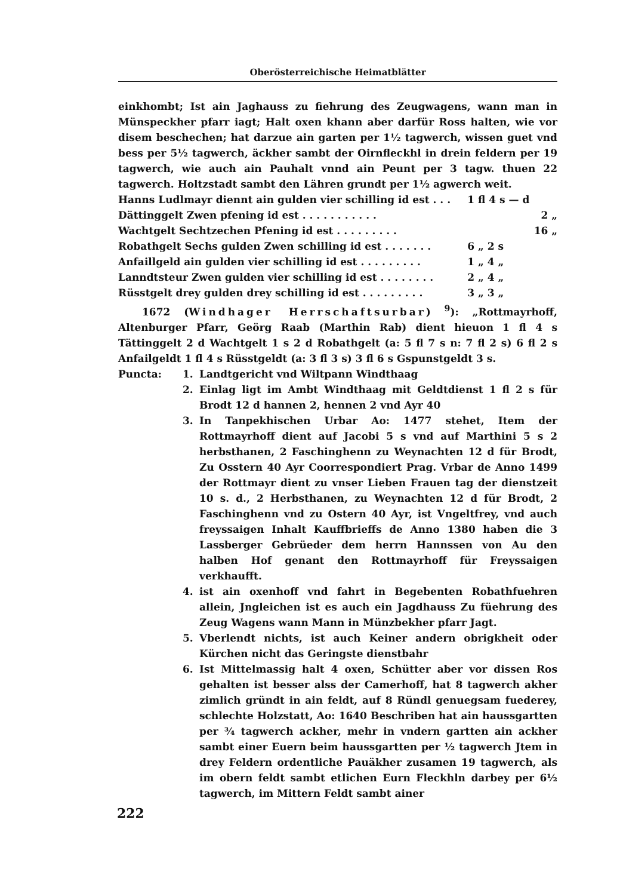Oberösterreichische Heimatblätter
einkhombt; Ist ain Jaghauss zu fiehrung des Zeugwagens, wann man in Münspeckher pfarr iagt; Halt oxen khann aber darfür Ross halten, wie vor disem beschechen; hat darzue ain garten per 1½ tagwerch, wissen guet vnd bess per 5½ tagwerch, äckher sambt der Oirnfleckhl in drein feldern per 19 tagwerch, wie auch ain Pauhalt vnnd ain Peunt per 3 tagw. thuen 22 tagwerch. Holtzstadt sambt den Lähren grundt per 1½ agwerch weit.
| Hanns Ludlmayr diennt ain gulden vier schilling id est . . . | 1 fl 4 s — d | |
| Dättinggelt Zwen pfening id est . . . . . . . . . . . | | 2 „ |
| Wachtgelt Sechtzechen Pfening id est . . . . . . . . . | | 16 „ |
| Robathgelt Sechs gulden Zwen schilling id est . . . . . . . | 6 „ 2 s | |
| Anfaillgeld ain gulden vier schilling id est . . . . . . . . . | 1 „ 4 „ | |
| Lanndtsteur Zwen gulden vier schilling id est . . . . . . . . | 2 „ 4 „ | |
| Rüsstgelt drey gulden drey schilling id est . . . . . . . . . | 3 „ 3 „ | |
1672 (Windhager Herrschaftsurbar) <sup>9</sup>): „Rottmayrhoff, Altenburger Pfarr, Geörg Raab (Marthin Rab) dient hieuon 1 fl 4 s Tättinggelt 2 d Wachtgelt 1 s 2 d Robathgelt (a: 5 fl 7 s n: 7 fl 2 s) 6 fl 2 s Anfailgeldt 1 fl 4 s Rüsstgeldt (a: 3 fl 3 s) 3 fl 6 s Gspunstgeldt 3 s.
Puncta: 1. Landtgericht vnd Wiltpann Windthaag
2. Einlag ligt im Ambt Windthaag mit Geldtdienst 1 fl 2 s für Brodt 12 d hannen 2, hennen 2 vnd Ayr 40
3. In Tanpekhischen Urbar Ao: 1477 stehet, Item der Rottmayrhoff dient auf Jacobi 5 s vnd auf Marthini 5 s 2 herbsthanen, 2 Faschinghenn zu Weynachten 12 d für Brodt, Zu Osstern 40 Ayr Coorrespondiert Prag. Vrbar de Anno 1499 der Rottmayr dient zu vnser Lieben Frauen tag der dienstzeit 10 s. d., 2 Herbsthanen, zu Weynachten 12 d für Brodt, 2 Faschinghenn vnd zu Ostern 40 Ayr, ist Vngeltfrey, vnd auch freyssaigen Inhalt Kauffbrieffs de Anno 1380 haben die 3 Lassberger Gebrüeder dem herrn Hannssen von Au den halben Hof genant den Rottmayrhoff für Freyssaigen verkhaufft.
4. ist ain oxenhoff vnd fahrt in Begebenten Robathfuehren allein, Jngleichen ist es auch ein Jagdhauss Zu füehrung des Zeug Wagens wann Mann in Münzbekher pfarr Jagt.
5. Vberlendt nichts, ist auch Keiner andern obrigkheit oder Kürchen nicht das Geringste dienstbahr
6. Ist Mittelmassig halt 4 oxen, Schütter aber vor dissen Ros gehalten ist besser alss der Camerhoff, hat 8 tagwerch akher zimlich gründt in ain feldt, auf 8 Ründl genuegsam fuederey, schlechte Holzstatt, Ao: 1640 Beschriben hat ain haussgartten per ¾ tagwerch ackher, mehr in vndern gartten ain ackher sambt einer Euern beim haussgartten per ½ tagwerch Jtem in drey Feldern ordentliche Pauäkher zusamen 19 tagwerch, als im obern feldt sambt etlichen Eurn Fleckhln darbey per 6½ tagwerch, im Mittern Feldt sambt ainer
222